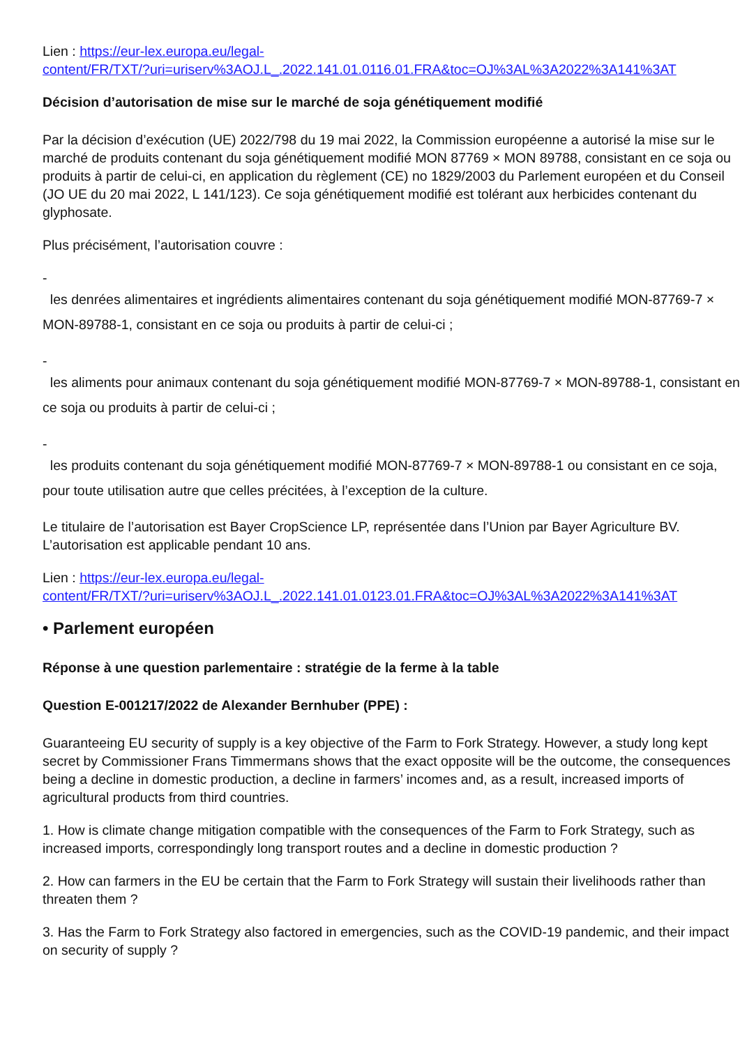Lien : https://eur-lex.europa.eu/legal-
content/FR/TXT/?uri=uriserv%3AOJ.L_.2022.141.01.0116.01.FRA&toc=OJ%3AL%3A2022%3A141%3AT
Décision d’autorisation de mise sur le marché de soja génétiquement modifié
Par la décision d’exécution (UE) 2022/798 du 19 mai 2022, la Commission européenne a autorisé la mise sur le marché de produits contenant du soja génétiquement modifié MON 87769 × MON 89788, consistant en ce soja ou produits à partir de celui-ci, en application du règlement (CE) no 1829/2003 du Parlement européen et du Conseil (JO UE du 20 mai 2022, L 141/123). Ce soja génétiquement modifié est tolérant aux herbicides contenant du glyphosate.
Plus précisément, l’autorisation couvre :
-
les denrées alimentaires et ingrédients alimentaires contenant du soja génétiquement modifié MON-87769-7 × MON-89788-1, consistant en ce soja ou produits à partir de celui-ci ;
-
les aliments pour animaux contenant du soja génétiquement modifié MON-87769-7 × MON-89788-1, consistant en ce soja ou produits à partir de celui-ci ;
-
les produits contenant du soja génétiquement modifié MON-87769-7 × MON-89788-1 ou consistant en ce soja, pour toute utilisation autre que celles précitées, à l’exception de la culture.
Le titulaire de l’autorisation est Bayer CropScience LP, représentée dans l’Union par Bayer Agriculture BV. L’autorisation est applicable pendant 10 ans.
Lien : https://eur-lex.europa.eu/legal-
content/FR/TXT/?uri=uriserv%3AOJ.L_.2022.141.01.0123.01.FRA&toc=OJ%3AL%3A2022%3A141%3AT
• Parlement européen
Réponse à une question parlementaire : stratégie de la ferme à la table
Question E-001217/2022 de Alexander Bernhuber (PPE) :
Guaranteeing EU security of supply is a key objective of the Farm to Fork Strategy. However, a study long kept secret by Commissioner Frans Timmermans shows that the exact opposite will be the outcome, the consequences being a decline in domestic production, a decline in farmers’ incomes and, as a result, increased imports of agricultural products from third countries.
1. How is climate change mitigation compatible with the consequences of the Farm to Fork Strategy, such as increased imports, correspondingly long transport routes and a decline in domestic production ?
2. How can farmers in the EU be certain that the Farm to Fork Strategy will sustain their livelihoods rather than threaten them ?
3. Has the Farm to Fork Strategy also factored in emergencies, such as the COVID-19 pandemic, and their impact on security of supply ?